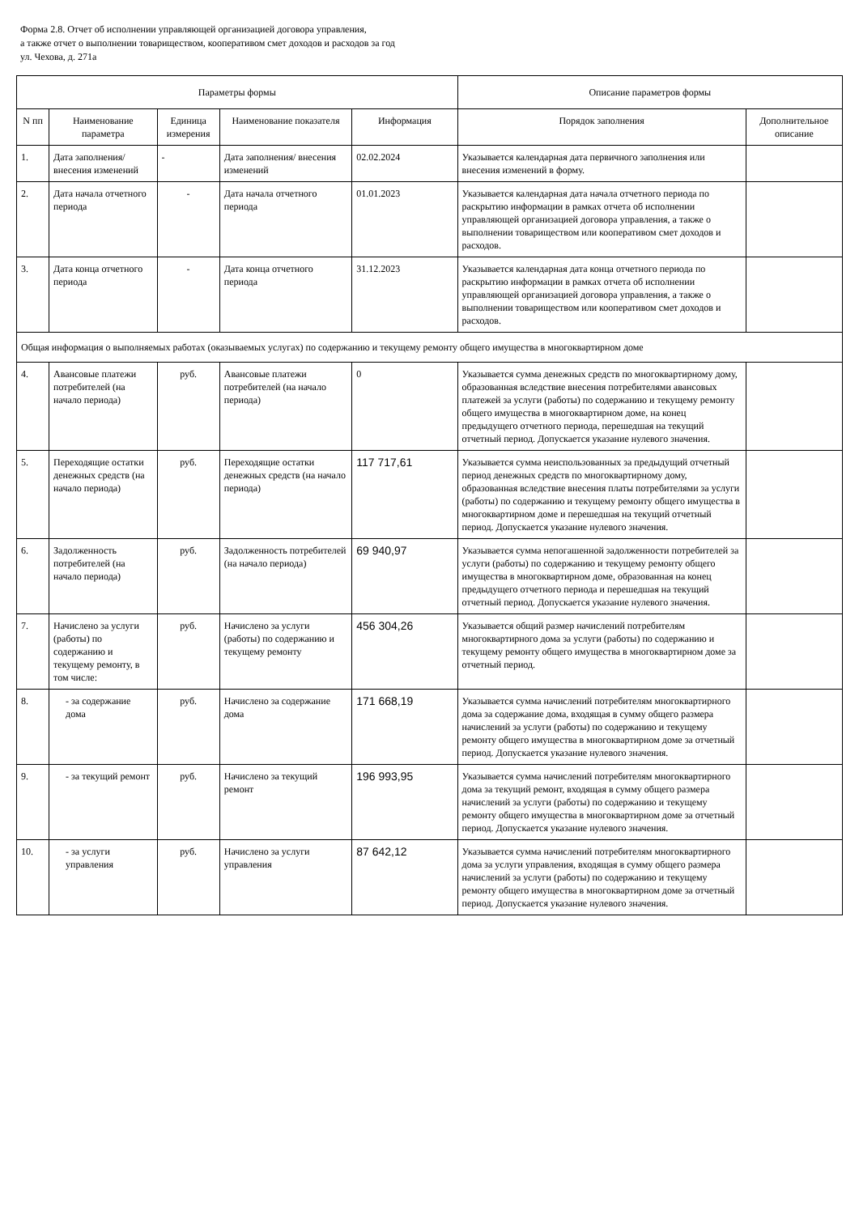Форма 2.8. Отчет об исполнении управляющей организацией договора управления,
а также отчет о выполнении товариществом, кооперативом смет доходов и расходов за год
ул. Чехова, д. 271а
| Параметры формы | | | | | Описание параметров формы | |
| --- | --- | --- | --- | --- | --- | --- |
| N пп | Наименование параметра | Единица измерения | Наименование показателя | Информация | Порядок заполнения | Дополнительное описание |
| 1. | Дата заполнения/ внесения изменений | - | Дата заполнения/ внесения изменений | 02.02.2024 | Указывается календарная дата первичного заполнения или внесения изменений в форму. | |
| 2. | Дата начала отчетного периода | - | Дата начала отчетного периода | 01.01.2023 | Указывается календарная дата начала отчетного периода по раскрытию информации в рамках отчета об исполнении управляющей организацией договора управления, а также о выполнении товариществом или кооперативом смет доходов и расходов. | |
| 3. | Дата конца отчетного периода | - | Дата конца отчетного периода | 31.12.2023 | Указывается календарная дата конца отчетного периода по раскрытию информации в рамках отчета об исполнении управляющей организацией договора управления, а также о выполнении товариществом или кооперативом смет доходов и расходов. | |
| Общая информация о выполняемых работах (оказываемых услугах) по содержанию и текущему ремонту общего имущества в многоквартирном доме | | | | | | |
| 4. | Авансовые платежи потребителей (на начало периода) | руб. | Авансовые платежи потребителей (на начало периода) | 0 | Указывается сумма денежных средств по многоквартирному дому, образованная вследствие внесения потребителями авансовых платежей за услуги (работы) по содержанию и текущему ремонту общего имущества в многоквартирном доме, на конец предыдущего отчетного периода, перешедшая на текущий отчетный период. Допускается указание нулевого значения. | |
| 5. | Переходящие остатки денежных средств (на начало периода) | руб. | Переходящие остатки денежных средств (на начало периода) | 117 717,61 | Указывается сумма неиспользованных за предыдущий отчетный период денежных средств по многоквартирному дому, образованная вследствие внесения платы потребителями за услуги (работы) по содержанию и текущему ремонту общего имущества в многоквартирном доме и перешедшая на текущий отчетный период. Допускается указание нулевого значения. | |
| 6. | Задолженность потребителей (на начало периода) | руб. | Задолженность потребителей (на начало периода) | 69 940,97 | Указывается сумма непогашенной задолженности потребителей за услуги (работы) по содержанию и текущему ремонту общего имущества в многоквартирном доме, образованная на конец предыдущего отчетного периода и перешедшая на текущий отчетный период. Допускается указание нулевого значения. | |
| 7. | Начислено за услуги (работы) по содержанию и текущему ремонту, в том числе: | руб. | Начислено за услуги (работы) по содержанию и текущему ремонту | 456 304,26 | Указывается общий размер начислений потребителям многоквартирного дома за услуги (работы) по содержанию и текущему ремонту общего имущества в многоквартирном доме за отчетный период. | |
| 8. | - за содержание дома | руб. | Начислено за содержание дома | 171 668,19 | Указывается сумма начислений потребителям многоквартирного дома за содержание дома, входящая в сумму общего размера начислений за услуги (работы) по содержанию и текущему ремонту общего имущества в многоквартирном доме за отчетный период. Допускается указание нулевого значения. | |
| 9. | - за текущий ремонт | руб. | Начислено за текущий ремонт | 196 993,95 | Указывается сумма начислений потребителям многоквартирного дома за текущий ремонт, входящая в сумму общего размера начислений за услуги (работы) по содержанию и текущему ремонту общего имущества в многоквартирном доме за отчетный период. Допускается указание нулевого значения. | |
| 10. | - за услуги управления | руб. | Начислено за услуги управления | 87 642,12 | Указывается сумма начислений потребителям многоквартирного дома за услуги управления, входящая в сумму общего размера начислений за услуги (работы) по содержанию и текущему ремонту общего имущества в многоквартирном доме за отчетный период. Допускается указание нулевого значения. | |